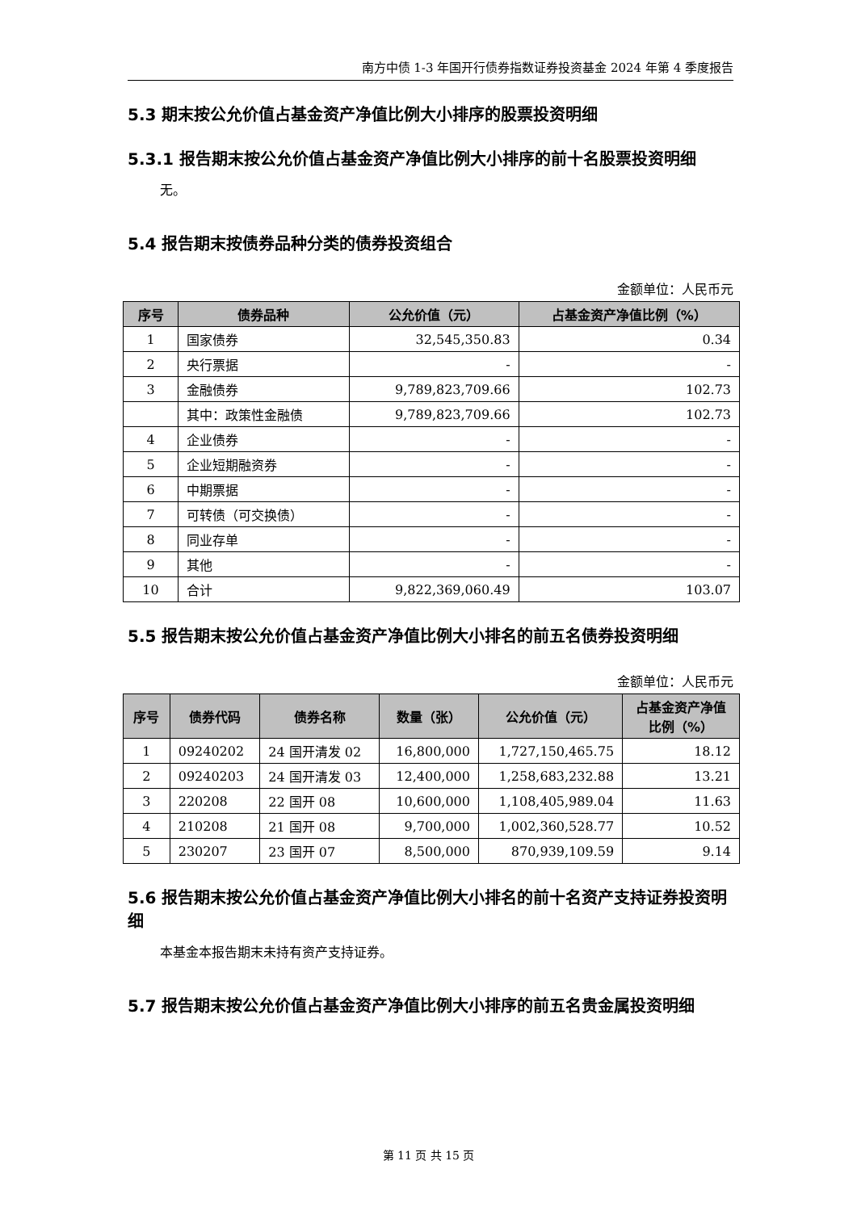南方中债 1-3 年国开行债券指数证券投资基金 2024 年第 4 季度报告
5.3 期末按公允价值占基金资产净值比例大小排序的股票投资明细
5.3.1 报告期末按公允价值占基金资产净值比例大小排序的前十名股票投资明细
无。
5.4 报告期末按债券品种分类的债券投资组合
金额单位：人民币元
| 序号 | 债券品种 | 公允价值（元） | 占基金资产净值比例（%） |
| --- | --- | --- | --- |
| 1 | 国家债券 | 32,545,350.83 | 0.34 |
| 2 | 央行票据 | - | - |
| 3 | 金融债券 | 9,789,823,709.66 | 102.73 |
| | 其中：政策性金融债 | 9,789,823,709.66 | 102.73 |
| 4 | 企业债券 | - | - |
| 5 | 企业短期融资券 | - | - |
| 6 | 中期票据 | - | - |
| 7 | 可转债（可交换债） | - | - |
| 8 | 同业存单 | - | - |
| 9 | 其他 | - | - |
| 10 | 合计 | 9,822,369,060.49 | 103.07 |
5.5 报告期末按公允价值占基金资产净值比例大小排名的前五名债券投资明细
金额单位：人民币元
| 序号 | 债券代码 | 债券名称 | 数量（张） | 公允价值（元） | 占基金资产净值 比例（%） |
| --- | --- | --- | --- | --- | --- |
| 1 | 09240202 | 24 国开清发 02 | 16,800,000 | 1,727,150,465.75 | 18.12 |
| 2 | 09240203 | 24 国开清发 03 | 12,400,000 | 1,258,683,232.88 | 13.21 |
| 3 | 220208 | 22 国开 08 | 10,600,000 | 1,108,405,989.04 | 11.63 |
| 4 | 210208 | 21 国开 08 | 9,700,000 | 1,002,360,528.77 | 10.52 |
| 5 | 230207 | 23 国开 07 | 8,500,000 | 870,939,109.59 | 9.14 |
5.6 报告期末按公允价值占基金资产净值比例大小排名的前十名资产支持证券投资明细
本基金本报告期末未持有资产支持证券。
5.7 报告期末按公允价值占基金资产净值比例大小排序的前五名贵金属投资明细
第 11 页 共 15 页